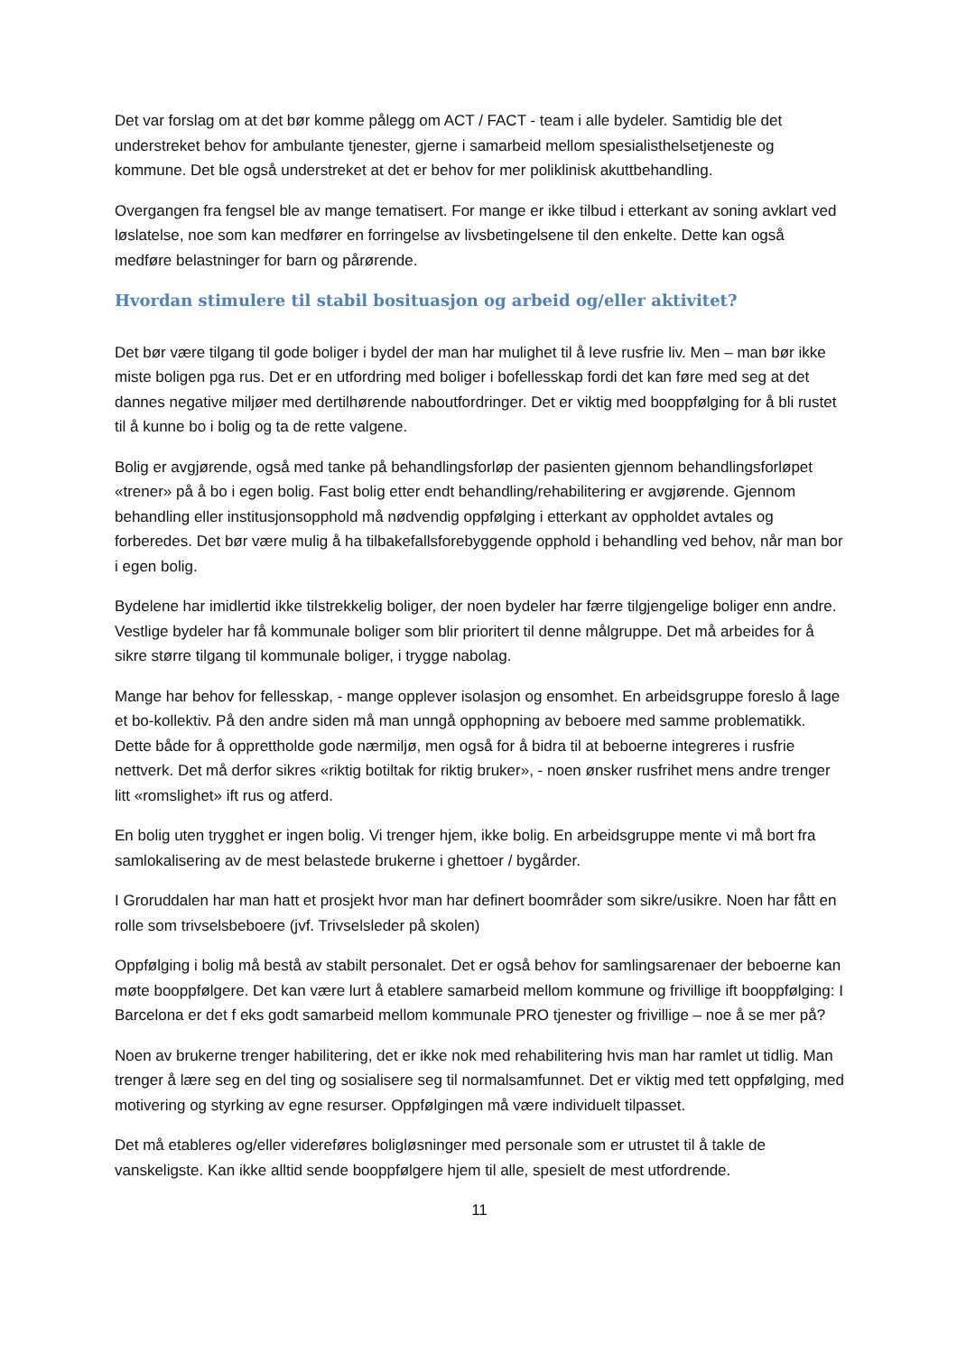Det var forslag om at det bør komme pålegg om ACT / FACT - team i alle bydeler. Samtidig ble det understreket behov for ambulante tjenester, gjerne i samarbeid mellom spesialisthelsetjeneste og kommune. Det ble også understreket at det er behov for mer poliklinisk akuttbehandling.
Overgangen fra fengsel ble av mange tematisert. For mange er ikke tilbud i etterkant av soning avklart ved løslatelse, noe som kan medfører en forringelse av livsbetingelsene til den enkelte. Dette kan også medføre belastninger for barn og pårørende.
Hvordan stimulere til stabil bosituasjon og arbeid og/eller aktivitet?
Det bør være tilgang til gode boliger i bydel der man har mulighet til å leve rusfrie liv. Men – man bør ikke miste boligen pga rus. Det er en utfordring med boliger i bofellesskap fordi det kan føre med seg at det dannes negative miljøer med dertilhørende naboutfordringer. Det er viktig med booppfølging for å bli rustet til å kunne bo i bolig og ta de rette valgene.
Bolig er avgjørende, også med tanke på behandlingsforløp der pasienten gjennom behandlingsforløpet «trener» på å bo i egen bolig. Fast bolig etter endt behandling/rehabilitering er avgjørende. Gjennom behandling eller institusjonsopphold må nødvendig oppfølging i etterkant av oppholdet avtales og forberedes. Det bør være mulig å ha tilbakefallsforebyggende opphold i behandling ved behov, når man bor i egen bolig.
Bydelene har imidlertid ikke tilstrekkelig boliger, der noen bydeler har færre tilgjengelige boliger enn andre. Vestlige bydeler har få kommunale boliger som blir prioritert til denne målgruppe. Det må arbeides for å sikre større tilgang til kommunale boliger, i trygge nabolag.
Mange har behov for fellesskap, - mange opplever isolasjon og ensomhet. En arbeidsgruppe foreslo å lage et bo-kollektiv. På den andre siden må man unngå opphopning av beboere med samme problematikk. Dette både for å opprettholde gode nærmiljø, men også for å bidra til at beboerne integreres i rusfrie nettverk. Det må derfor sikres «riktig botiltak for riktig bruker», - noen ønsker rusfrihet mens andre trenger litt «romslighet» ift rus og atferd.
En bolig uten trygghet er ingen bolig. Vi trenger hjem, ikke bolig. En arbeidsgruppe mente vi må bort fra samlokalisering av de mest belastede brukerne i ghettoer / bygårder.
I Groruddalen har man hatt et prosjekt hvor man har definert boområder som sikre/usikre. Noen har fått en rolle som trivselsbeboere (jvf. Trivselsleder på skolen)
Oppfølging i bolig må bestå av stabilt personalet. Det er også behov for samlingsarenaer der beboerne kan møte booppfølgere. Det kan være lurt å etablere samarbeid mellom kommune og frivillige ift booppfølging: I Barcelona er det f eks godt samarbeid mellom kommunale PRO tjenester og frivillige – noe å se mer på?
Noen av brukerne trenger habilitering, det er ikke nok med rehabilitering hvis man har ramlet ut tidlig. Man trenger å lære seg en del ting og sosialisere seg til normalsamfunnet. Det er viktig med tett oppfølging, med motivering og styrking av egne resurser. Oppfølgingen må være individuelt tilpasset.
Det må etableres og/eller videreføres boligløsninger med personale som er utrustet til å takle de vanskeligste. Kan ikke alltid sende booppfølgere hjem til alle, spesielt de mest utfordrende.
11